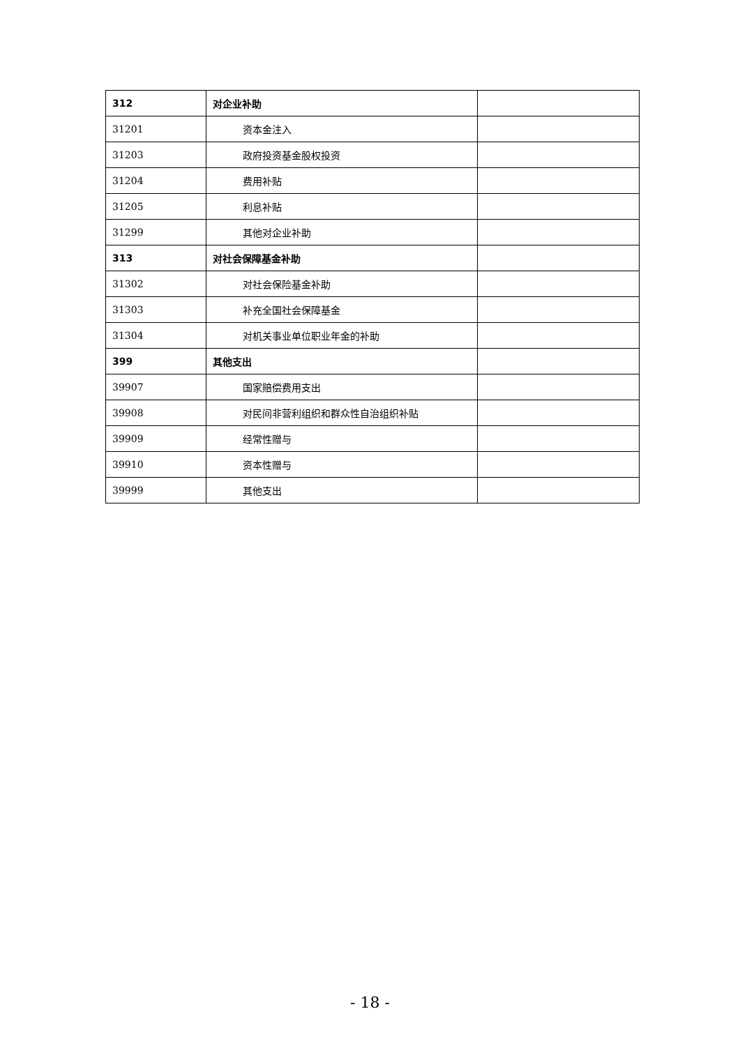| 312 | 对企业补助 | |
| 31201 | 资本金注入 | |
| 31203 | 政府投资基金股权投资 | |
| 31204 | 费用补贴 | |
| 31205 | 利息补贴 | |
| 31299 | 其他对企业补助 | |
| 313 | 对社会保障基金补助 | |
| 31302 | 对社会保险基金补助 | |
| 31303 | 补充全国社会保障基金 | |
| 31304 | 对机关事业单位职业年金的补助 | |
| 399 | 其他支出 | |
| 39907 | 国家赔偿费用支出 | |
| 39908 | 对民间非营利组织和群众性自治组织补贴 | |
| 39909 | 经常性赠与 | |
| 39910 | 资本性赠与 | |
| 39999 | 其他支出 | |
- 18 -